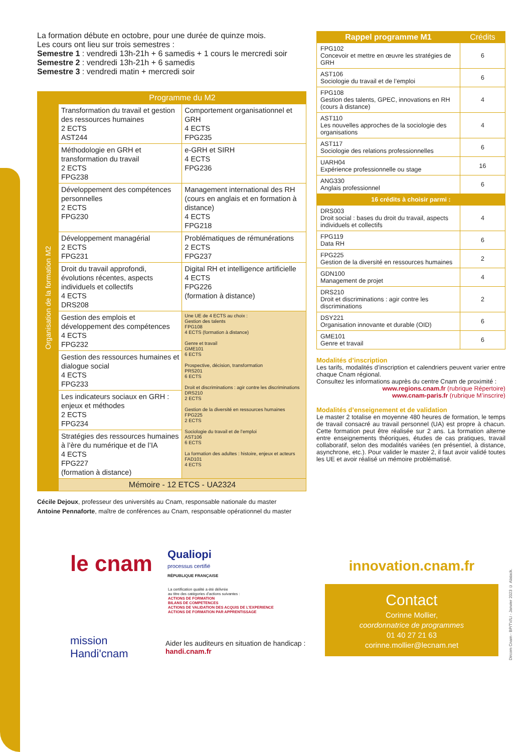La formation débute en octobre, pour une durée de quinze mois.
Les cours ont lieu sur trois semestres :
Semestre 1 : vendredi 13h-21h + 6 samedis + 1 cours le mercredi soir
Semestre 2 : vendredi 13h-21h + 6 samedis
Semestre 3 : vendredi matin + mercredi soir
| | Programme du M2 | |
| --- | --- | --- |
| Organisation de la formation M2 | Transformation du travail et gestion des ressources humaines 2 ECTS AST244 | Comportement organisationnel et GRH 4 ECTS FPG235 |
| | Méthodologie en GRH et transformation du travail 2 ECTS FPG238 | e-GRH et SIRH 4 ECTS FPG236 |
| | Développement des compétences personnelles 2 ECTS FPG230 | Management international des RH (cours en anglais et en formation à distance) 4 ECTS FPG218 |
| | Développement managérial 2 ECTS FPG231 | Problématiques de rémunérations 2 ECTS FPG237 |
| | Droit du travail approfondi, évolutions récentes, aspects individuels et collectifs 4 ECTS DRS208 | Digital RH et intelligence artificielle 4 ECTS FPG226 (formation à distance) |
| | Gestion des emplois et développement des compétences 4 ECTS FPG232 | Une UE de 4 ECTS au choix : Gestion des talents FPG108 4 ECTS (formation à distance) Genre et travail GME101 6 ECTS Prospective, décision, transformation PRS201 6 ECTS Droit et discriminations : agir contre les discriminations DRS210 2 ECTS Gestion de la diversité en ressources humaines FPG225 2 ECTS Sociologie du travail et de l’emploi AST106 6 ECTS La formation des adultes : histoire, enjeux et acteurs FAD101 4 ECTS |
| | Gestion des ressources humaines et dialogue social 4 ECTS FPG233 | |
| | Les indicateurs sociaux en GRH : enjeux et méthodes 2 ECTS FPG234 | |
| | Stratégies des ressources humaines à l’ère du numérique et de l’IA 4 ECTS FPG227 (formation à distance) | |
| | Mémoire - 12 ETCS - UA2324 | |
Cécile Dejoux, professeur des universités au Cnam, responsable nationale du master
Antoine Pennaforte, maître de conférences au Cnam, responsable opérationnel du master
| Rappel programme M1 | Crédits |
| --- | --- |
| FPG102 Concevoir et mettre en œuvre les stratégies de GRH | 6 |
| AST106 Sociologie du travail et de l’emploi | 6 |
| FPG108 Gestion des talents, GPEC, innovations en RH (cours à distance) | 4 |
| AST110 Les nouvelles approches de la sociologie des organisations | 4 |
| AST117 Sociologie des relations professionnelles | 6 |
| UARH04 Expérience professionnelle ou stage | 16 |
| ANG330 Anglais professionnel | 6 |
| 16 crédits à choisir parmi : | |
| DRS003 Droit social : bases du droit du travail, aspects individuels et collectifs | 4 |
| FPG119 Data RH | 6 |
| FPG225 Gestion de la diversité en ressources humaines | 2 |
| GDN100 Management de projet | 4 |
| DRS210 Droit et discriminations : agir contre les discriminations | 2 |
| DSY221 Organisation innovante et durable (OID) | 6 |
| GME101 Genre et travail | 6 |
Modalités d’inscription
Les tarifs, modalités d’inscription et calendriers peuvent varier entre chaque Cnam régional.
Consultez les informations auprès du centre Cnam de proximité :
www.regions.cnam.fr (rubrique Répertoire)
www.cnam-paris.fr (rubrique M’inscrire)
Modalités d’enseignement et de validation
Le master 2 totalise en moyenne 480 heures de formation, le temps de travail consacré au travail personnel (UA) est propre à chacun. Cette formation peut être réalisée sur 2 ans. La formation alterne entre enseignements théoriques, études de cas pratiques, travail collaboratif, selon des modalités variées (en présentiel, à distance, asynchrone, etc.). Pour valider le master 2, il faut avoir validé toutes les UE et avoir réalisé un mémoire problématisé.
le cnam
Qualiopi
processus certifié
RÉPUBLIQUE FRANÇAISE
La certification qualité a été délivrée
au titre des catégories d’actions suivantes :
ACTIONS DE FORMATION
BILANS DE COMPETENCES
ACTIONS DE VALIDATION DES ACQUIS DE L’EXPERIENCE
ACTIONS DE FORMATION PAR APPRENTISSAGE
mission Handi'cnam
Aider les auditeurs en situation de handicap :
handi.cnam.fr
innovation.cnam.fr
Contact
Corinne Mollier,
coordonnatrice de programmes
01 40 27 21 63
corinne.mollier@lecnam.net
Dircom Cnam - BP/TV/LI - Janvier 2023 © Alatack.